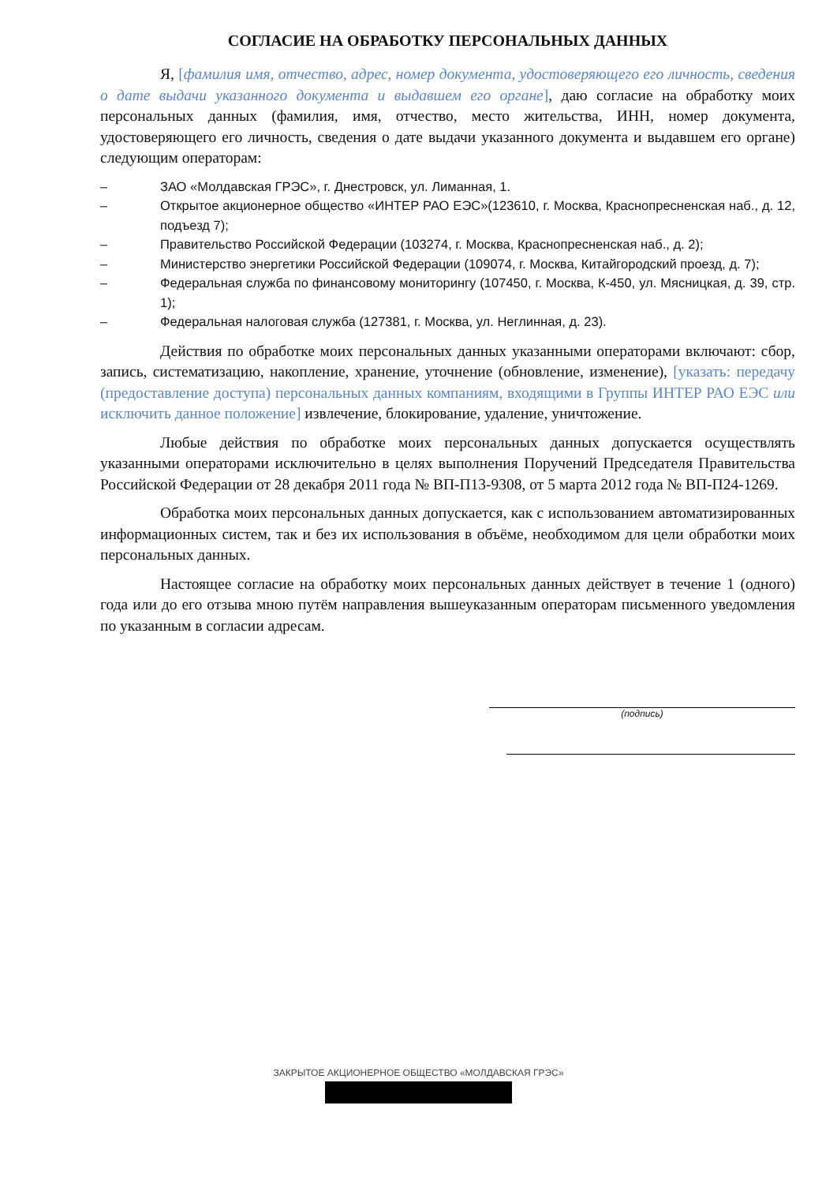СОГЛАСИЕ НА ОБРАБОТКУ ПЕРСОНАЛЬНЫХ ДАННЫХ
Я, [фамилия имя, отчество, адрес, номер документа, удостоверяющего его личность, сведения о дате выдачи указанного документа и выдавшем его органе], даю согласие на обработку моих персональных данных (фамилия, имя, отчество, место жительства, ИНН, номер документа, удостоверяющего его личность, сведения о дате выдачи указанного документа и выдавшем его органе) следующим операторам:
– ЗАО «Молдавская ГРЭС», г. Днестровск, ул. Лиманная, 1.
– Открытое акционерное общество «ИНТЕР РАО ЕЭС»(123610, г. Москва, Краснопресненская наб., д. 12, подъезд 7);
– Правительство Российской Федерации (103274, г. Москва, Краснопресненская наб., д. 2);
– Министерство энергетики Российской Федерации (109074, г. Москва, Китайгородский проезд, д. 7);
– Федеральная служба по финансовому мониторингу (107450, г. Москва, К-450, ул. Мясницкая, д. 39, стр. 1);
– Федеральная налоговая служба (127381, г. Москва, ул. Неглинная, д. 23).
Действия по обработке моих персональных данных указанными операторами включают: сбор, запись, систематизацию, накопление, хранение, уточнение (обновление, изменение), [указать: передачу (предоставление доступа) персональных данных компаниям, входящими в Группы ИНТЕР РАО ЕЭС или исключить данное положение] извлечение, блокирование, удаление, уничтожение.
Любые действия по обработке моих персональных данных допускается осуществлять указанными операторами исключительно в целях выполнения Поручений Председателя Правительства Российской Федерации от 28 декабря 2011 года № ВП-П13-9308, от 5 марта 2012 года № ВП-П24-1269.
Обработка моих персональных данных допускается, как с использованием автоматизированных информационных систем, так и без их использования в объёме, необходимом для цели обработки моих персональных данных.
Настоящее согласие на обработку моих персональных данных действует в течение 1 (одного) года или до его отзыва мною путём направления вышеуказанным операторам письменного уведомления по указанным в согласии адресам.
(подпись)
ЗАКРЫТОЕ АКЦИОНЕРНОЕ ОБЩЕСТВО «МОЛДАВСКАЯ ГРЭС»